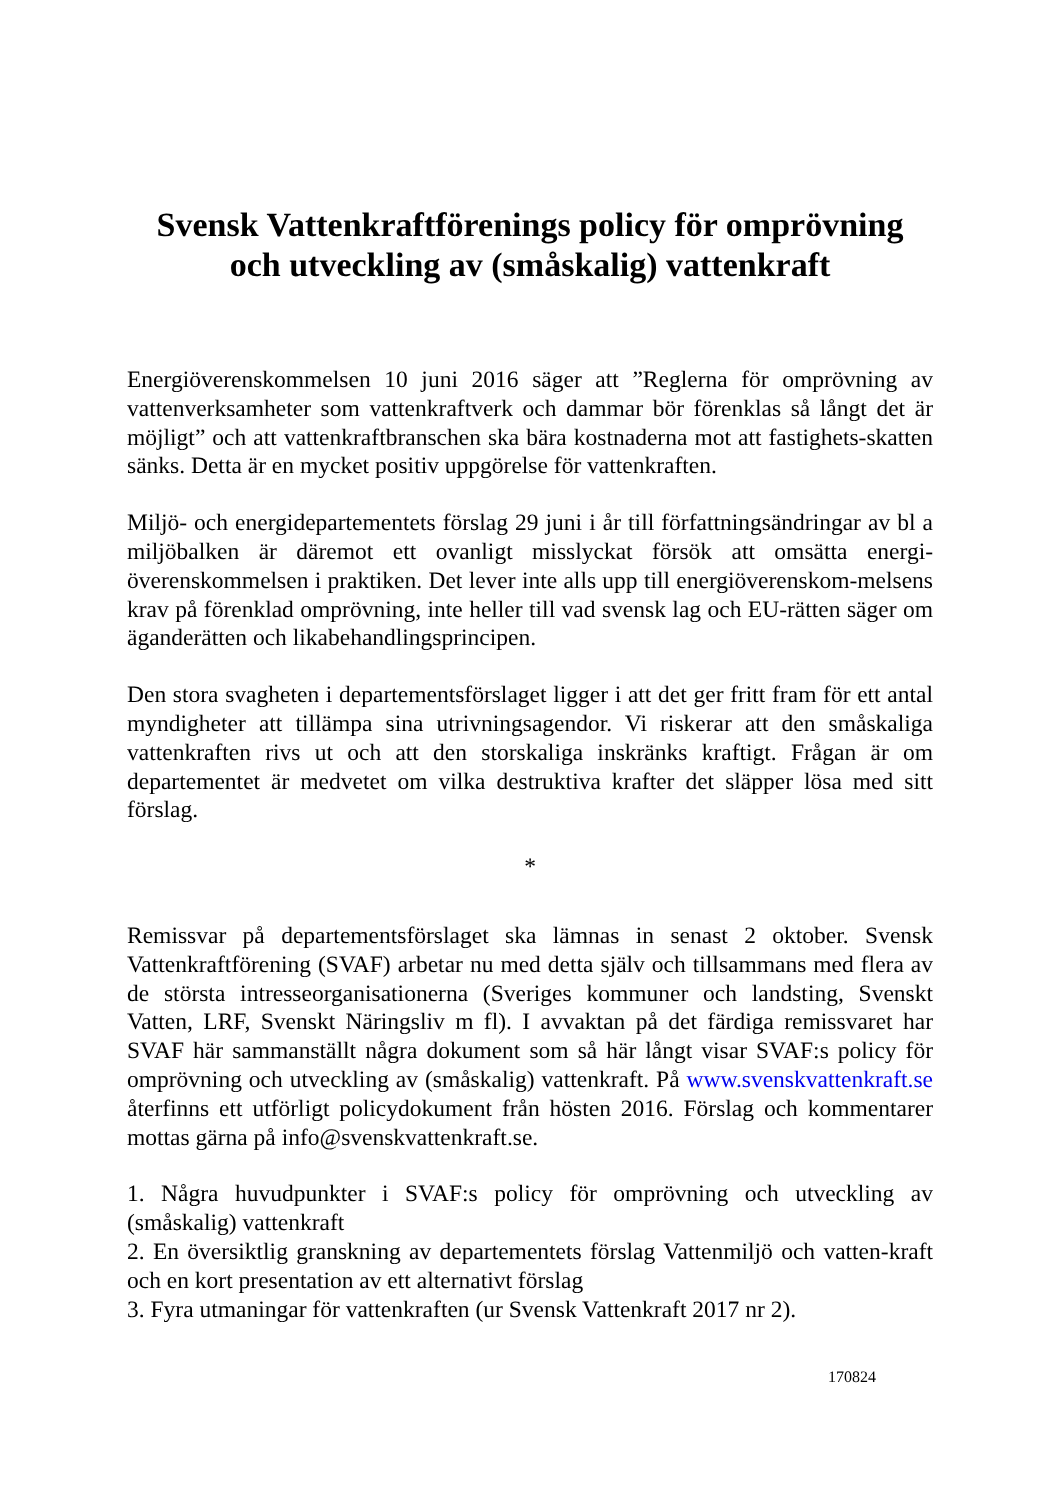Svensk Vattenkraftförenings policy för omprövning och utveckling av (småskalig) vattenkraft
Energiöverenskommelsen 10 juni 2016 säger att ”Reglerna för omprövning av vattenverksamheter som vattenkraftverk och dammar bör förenklas så långt det är möjligt” och att vattenkraftbranschen ska bära kostnaderna mot att fastighets-skatten sänks. Detta är en mycket positiv uppgörelse för vattenkraften.
Miljö- och energidepartementets förslag 29 juni i år till författningsändringar av bl a miljöbalken är däremot ett ovanligt misslyckat försök att omsätta energi-överenskommelsen i praktiken. Det lever inte alls upp till energiöverenskom-melsens krav på förenklad omprövning, inte heller till vad svensk lag och EU-rätten säger om äganderätten och likabehandlingsprincipen.
Den stora svagheten i departementsförslaget ligger i att det ger fritt fram för ett antal myndigheter att tillämpa sina utrivningsagendor. Vi riskerar att den småskaliga vattenkraften rivs ut och att den storskaliga inskränks kraftigt. Frågan är om departementet är medvetet om vilka destruktiva krafter det släpper lösa med sitt förslag.
*
Remissvar på departementsförslaget ska lämnas in senast 2 oktober. Svensk Vattenkraftförening (SVAF) arbetar nu med detta själv och tillsammans med flera av de största intresseorganisationerna (Sveriges kommuner och landsting, Svenskt Vatten, LRF, Svenskt Näringsliv m fl). I avvaktan på det färdiga remissvaret har SVAF här sammanställt några dokument som så här långt visar SVAF:s policy för omprövning och utveckling av (småskalig) vattenkraft. På www.svenskvattenkraft.se återfinns ett utförligt policydokument från hösten 2016. Förslag och kommentarer mottas gärna på info@svenskvattenkraft.se.
1. Några huvudpunkter i SVAF:s policy för omprövning och utveckling av (småskalig) vattenkraft
2. En översiktlig granskning av departementets förslag Vattenmiljö och vatten-kraft och en kort presentation av ett alternativt förslag
3. Fyra utmaningar för vattenkraften (ur Svensk Vattenkraft 2017 nr 2).
170824